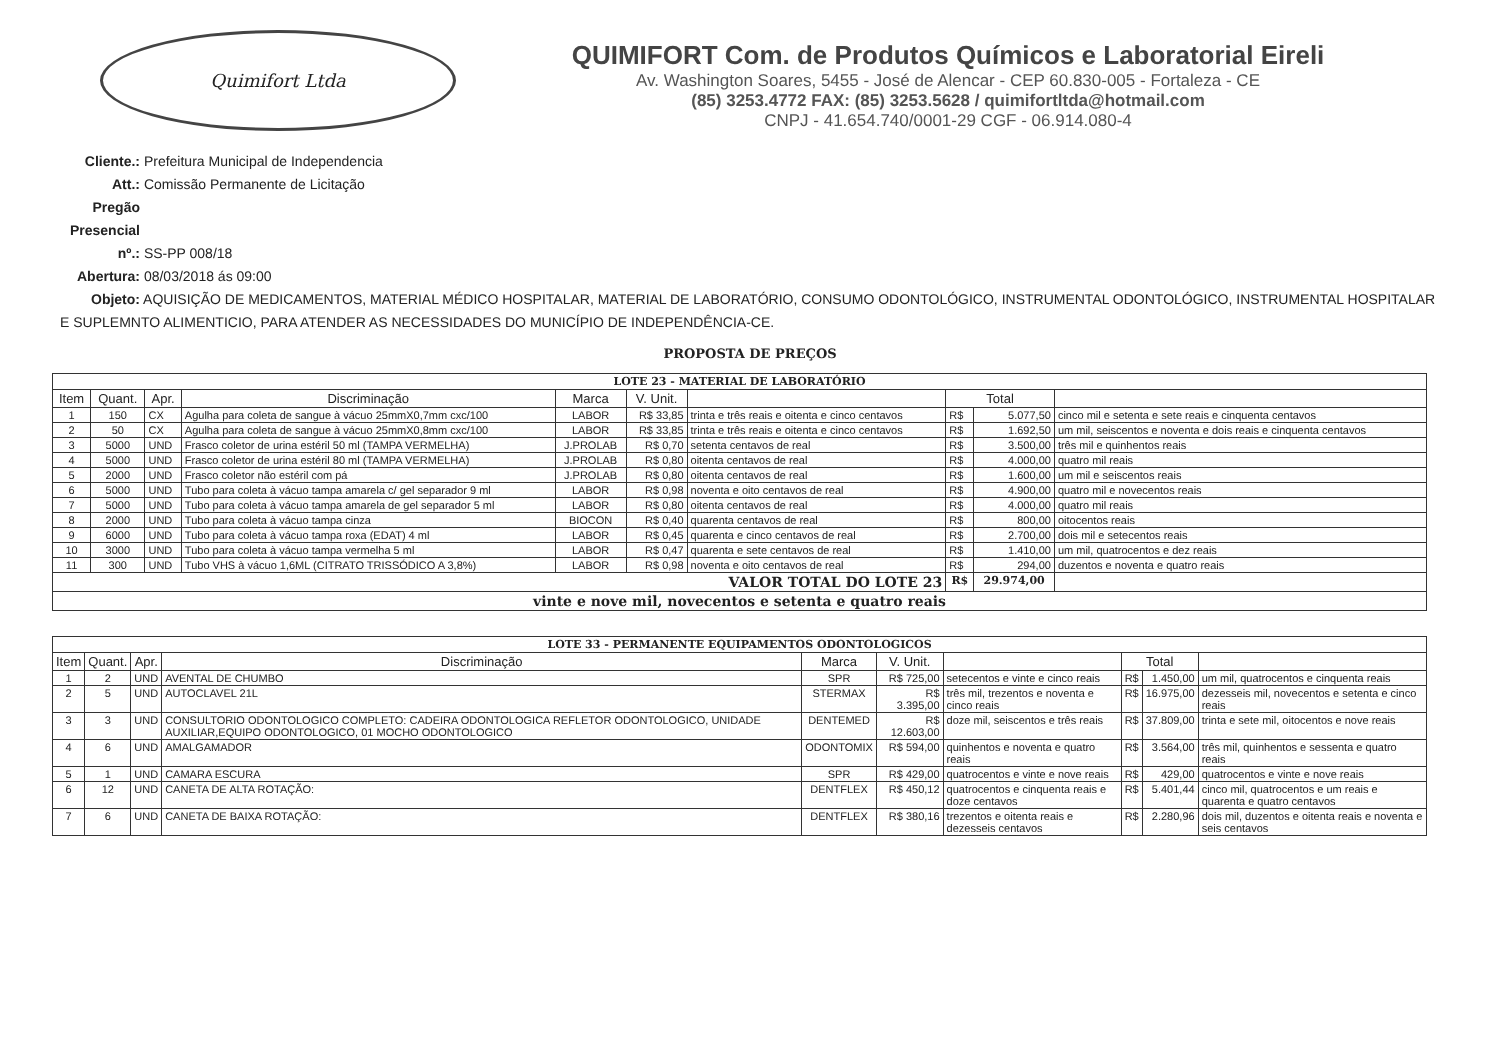Quimifort Ltda
QUIMIFORT Com. de Produtos Químicos e Laboratorial Eireli
Av. Washington Soares, 5455 - José de Alencar - CEP 60.830-005 - Fortaleza - CE
(85) 3253.4772 FAX: (85) 3253.5628 / quimifortltda@hotmail.com
CNPJ - 41.654.740/0001-29 CGF - 06.914.080-4
Cliente.: Prefeitura Municipal de Independencia
Att.: Comissão Permanente de Licitação
Pregão Presencial nº.: SS-PP 008/18
Abertura: 08/03/2018 ás 09:00
Objeto: AQUISIÇÃO DE MEDICAMENTOS, MATERIAL MÉDICO HOSPITALAR, MATERIAL DE LABORATÓRIO, CONSUMO ODONTOLÓGICO, INSTRUMENTAL ODONTOLÓGICO, INSTRUMENTAL HOSPITALAR E SUPLEMNTO ALIMENTICIO, PARA ATENDER AS NECESSIDADES DO MUNICÍPIO DE INDEPENDÊNCIA-CE.
PROPOSTA DE PREÇOS
| LOTE 23 - MATERIAL DE LABORATÓRIO | | | | | | | | | |
| Item | Quant. | Apr. | Discriminação | Marca | V. Unit. | | Total | | |
| 1 | 150 | CX | Agulha para coleta de sangue à vácuo 25mmX0,7mm cxc/100 | LABOR | R$ 33,85 | trinta e três reais e oitenta e cinco centavos | R$ | 5.077,50 | cinco mil e setenta e sete reais e cinquenta centavos |
| 2 | 50 | CX | Agulha para coleta de sangue à vácuo 25mmX0,8mm cxc/100 | LABOR | R$ 33,85 | trinta e três reais e oitenta e cinco centavos | R$ | 1.692,50 | um mil, seiscentos e noventa e dois reais e cinquenta centavos |
| 3 | 5000 | UND | Frasco coletor de urina estéril 50 ml (TAMPA VERMELHA) | J.PROLAB | R$ 0,70 | setenta centavos de real | R$ | 3.500,00 | três mil e quinhentos reais |
| 4 | 5000 | UND | Frasco coletor de urina estéril 80 ml (TAMPA VERMELHA) | J.PROLAB | R$ 0,80 | oitenta centavos de real | R$ | 4.000,00 | quatro mil reais |
| 5 | 2000 | UND | Frasco coletor não estéril com pá | J.PROLAB | R$ 0,80 | oitenta centavos de real | R$ | 1.600,00 | um mil e seiscentos reais |
| 6 | 5000 | UND | Tubo para coleta à vácuo tampa amarela c/ gel separador 9 ml | LABOR | R$ 0,98 | noventa e oito centavos de real | R$ | 4.900,00 | quatro mil e novecentos reais |
| 7 | 5000 | UND | Tubo para coleta à vácuo tampa amarela de gel separador 5 ml | LABOR | R$ 0,80 | oitenta centavos de real | R$ | 4.000,00 | quatro mil reais |
| 8 | 2000 | UND | Tubo para coleta à vácuo tampa cinza | BIOCON | R$ 0,40 | quarenta centavos de real | R$ | 800,00 | oitocentos reais |
| 9 | 6000 | UND | Tubo para coleta à vácuo tampa roxa (EDAT) 4 ml | LABOR | R$ 0,45 | quarenta e cinco centavos de real | R$ | 2.700,00 | dois mil e setecentos reais |
| 10 | 3000 | UND | Tubo para coleta à vácuo tampa vermelha 5 ml | LABOR | R$ 0,47 | quarenta e sete centavos de real | R$ | 1.410,00 | um mil, quatrocentos e dez reais |
| 11 | 300 | UND | Tubo VHS à vácuo 1,6ML (CITRATO TRISSÓDICO A 3,8%) | LABOR | R$ 0,98 | noventa e oito centavos de real | R$ | 294,00 | duzentos e noventa e quatro reais |
| VALOR TOTAL DO LOTE 23 | | | | | | | R$ | 29.974,00 | |
| vinte e nove mil, novecentos e setenta e quatro reais | | | | | | | | | |
| LOTE 33 - PERMANENTE EQUIPAMENTOS ODONTOLOGICOS | | | | | | | | | |
| Item | Quant. | Apr. | Discriminação | Marca | V. Unit. | | Total | | |
| 1 | 2 | UND | AVENTAL DE CHUMBO | SPR | R$ 725,00 | setecentos e vinte e cinco reais | R$ | 1.450,00 | um mil, quatrocentos e cinquenta reais |
| 2 | 5 | UND | AUTOCLAVEL 21L | STERMAX | R$ 3.395,00 | três mil, trezentos e noventa e cinco reais | R$ | 16.975,00 | dezesseis mil, novecentos e setenta e cinco reais |
| 3 | 3 | UND | CONSULTORIO ODONTOLOGICO COMPLETO: CADEIRA ODONTOLOGICA REFLETOR ODONTOLOGICO, UNIDADE AUXILIAR,EQUIPO ODONTOLOGICO, 01 MOCHO ODONTOLOGICO | DENTEMED | R$ 12.603,00 | doze mil, seiscentos e três reais | R$ | 37.809,00 | trinta e sete mil, oitocentos e nove reais |
| 4 | 6 | UND | AMALGAMADOR | ODONTOMIX | R$ 594,00 | quinhentos e noventa e quatro reais | R$ | 3.564,00 | três mil, quinhentos e sessenta e quatro reais |
| 5 | 1 | UND | CAMARA ESCURA | SPR | R$ 429,00 | quatrocentos e vinte e nove reais | R$ | 429,00 | quatrocentos e vinte e nove reais |
| 6 | 12 | UND | CANETA DE ALTA ROTAÇÃO: | DENTFLEX | R$ 450,12 | quatrocentos e cinquenta reais e doze centavos | R$ | 5.401,44 | cinco mil, quatrocentos e um reais e quarenta e quatro centavos |
| 7 | 6 | UND | CANETA DE BAIXA ROTAÇÃO: | DENTFLEX | R$ 380,16 | trezentos e oitenta reais e dezesseis centavos | R$ | 2.280,96 | dois mil, duzentos e oitenta reais e noventa e seis centavos |